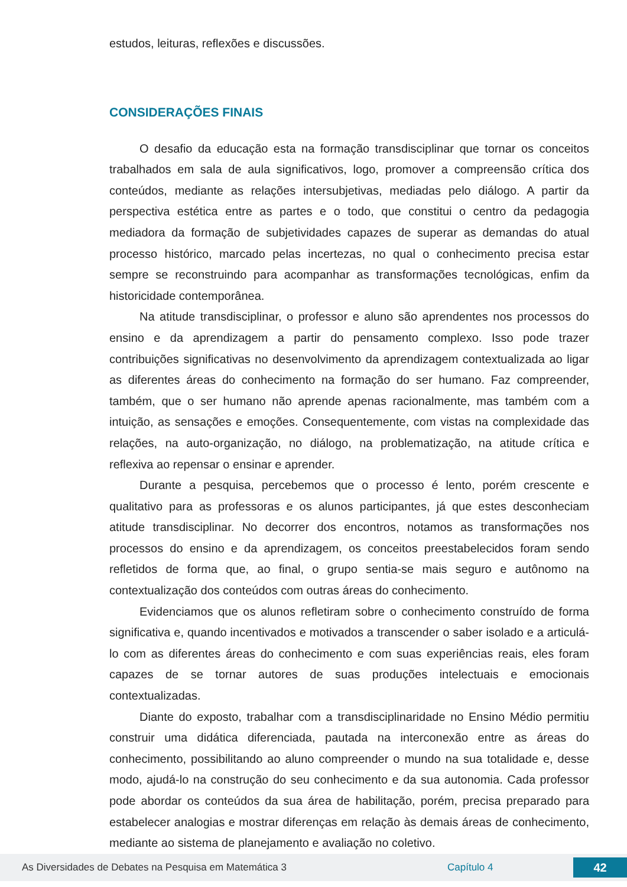estudos, leituras, reflexões e discussões.
CONSIDERAÇÕES FINAIS
O desafio da educação esta na formação transdisciplinar que tornar os conceitos trabalhados em sala de aula significativos, logo, promover a compreensão crítica dos conteúdos, mediante as relações intersubjetivas, mediadas pelo diálogo. A partir da perspectiva estética entre as partes e o todo, que constitui o centro da pedagogia mediadora da formação de subjetividades capazes de superar as demandas do atual processo histórico, marcado pelas incertezas, no qual o conhecimento precisa estar sempre se reconstruindo para acompanhar as transformações tecnológicas, enfim da historicidade contemporânea.
Na atitude transdisciplinar, o professor e aluno são aprendentes nos processos do ensino e da aprendizagem a partir do pensamento complexo. Isso pode trazer contribuições significativas no desenvolvimento da aprendizagem contextualizada ao ligar as diferentes áreas do conhecimento na formação do ser humano. Faz compreender, também, que o ser humano não aprende apenas racionalmente, mas também com a intuição, as sensações e emoções. Consequentemente, com vistas na complexidade das relações, na auto-organização, no diálogo, na problematização, na atitude crítica e reflexiva ao repensar o ensinar e aprender.
Durante a pesquisa, percebemos que o processo é lento, porém crescente e qualitativo para as professoras e os alunos participantes, já que estes desconheciam atitude transdisciplinar. No decorrer dos encontros, notamos as transformações nos processos do ensino e da aprendizagem, os conceitos preestabelecidos foram sendo refletidos de forma que, ao final, o grupo sentia-se mais seguro e autônomo na contextualização dos conteúdos com outras áreas do conhecimento.
Evidenciamos que os alunos refletiram sobre o conhecimento construído de forma significativa e, quando incentivados e motivados a transcender o saber isolado e a articulá-lo com as diferentes áreas do conhecimento e com suas experiências reais, eles foram capazes de se tornar autores de suas produções intelectuais e emocionais contextualizadas.
Diante do exposto, trabalhar com a transdisciplinaridade no Ensino Médio permitiu construir uma didática diferenciada, pautada na interconexão entre as áreas do conhecimento, possibilitando ao aluno compreender o mundo na sua totalidade e, desse modo, ajudá-lo na construção do seu conhecimento e da sua autonomia. Cada professor pode abordar os conteúdos da sua área de habilitação, porém, precisa preparado para estabelecer analogias e mostrar diferenças em relação às demais áreas de conhecimento, mediante ao sistema de planejamento e avaliação no coletivo.
As Diversidades de Debates na Pesquisa em Matemática 3 Capítulo 4 42